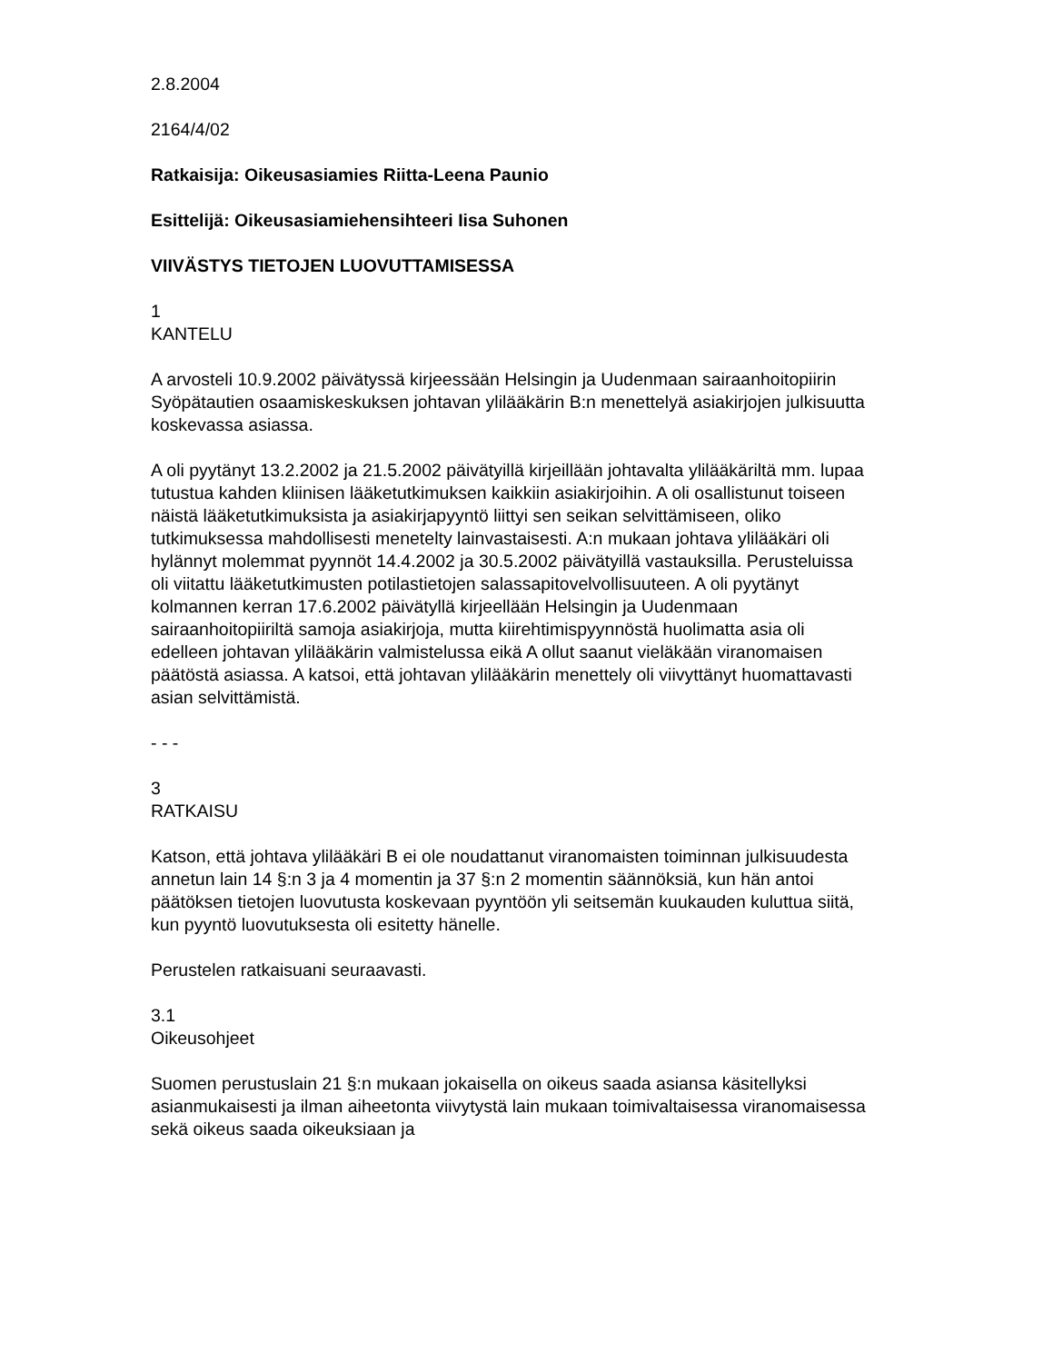2.8.2004
2164/4/02
Ratkaisija: Oikeusasiamies Riitta-Leena Paunio
Esittelijä: Oikeusasiamiehensihteeri Iisa Suhonen
VIIVÄSTYS TIETOJEN LUOVUTTAMISESSA
1
KANTELU
A arvosteli 10.9.2002 päivätyssä kirjeessään Helsingin ja Uudenmaan sairaanhoitopiirin Syöpätautien osaamiskeskuksen johtavan ylilääkärin B:n menettelyä asiakirjojen julkisuutta koskevassa asiassa.
A oli pyytänyt 13.2.2002 ja 21.5.2002 päivätyillä kirjeillään johtavalta ylilääkäriltä mm. lupaa tutustua kahden kliinisen lääketutkimuksen kaikkiin asiakirjoihin. A oli osallistunut toiseen näistä lääketutkimuksista ja asiakirjapyyntö liittyi sen seikan selvittämiseen, oliko tutkimuksessa mahdollisesti menetelty lainvastaisesti. A:n mukaan johtava ylilääkäri oli hylännyt molemmat pyynnöt 14.4.2002 ja 30.5.2002 päivätyillä vastauksilla. Perusteluissa oli viitattu lääketutkimusten potilastietojen salassapitovelvollisuuteen. A oli pyytänyt kolmannen kerran 17.6.2002 päivätyllä kirjeellään Helsingin ja Uudenmaan sairaanhoitopiiriltä samoja asiakirjoja, mutta kiirehtimispyynnöstä huolimatta asia oli edelleen johtavan ylilääkärin valmistelussa eikä A ollut saanut vieläkään viranomaisen päätöstä asiassa. A katsoi, että johtavan ylilääkärin menettely oli viivyttänyt huomattavasti asian selvittämistä.
- - -
3
RATKAISU
Katson, että johtava ylilääkäri B ei ole noudattanut viranomaisten toiminnan julkisuudesta annetun lain 14 §:n 3 ja 4 momentin ja 37 §:n 2 momentin säännöksiä, kun hän antoi päätöksen tietojen luovutusta koskevaan pyyntöön yli seitsemän kuukauden kuluttua siitä, kun pyyntö luovutuksesta oli esitetty hänelle.
Perustelen ratkaisuani seuraavasti.
3.1
Oikeusohjeet
Suomen perustuslain 21 §:n mukaan jokaisella on oikeus saada asiansa käsitellyksi asianmukaisesti ja ilman aiheetonta viivytystä lain mukaan toimivaltaisessa viranomaisessa sekä oikeus saada oikeuksiaan ja